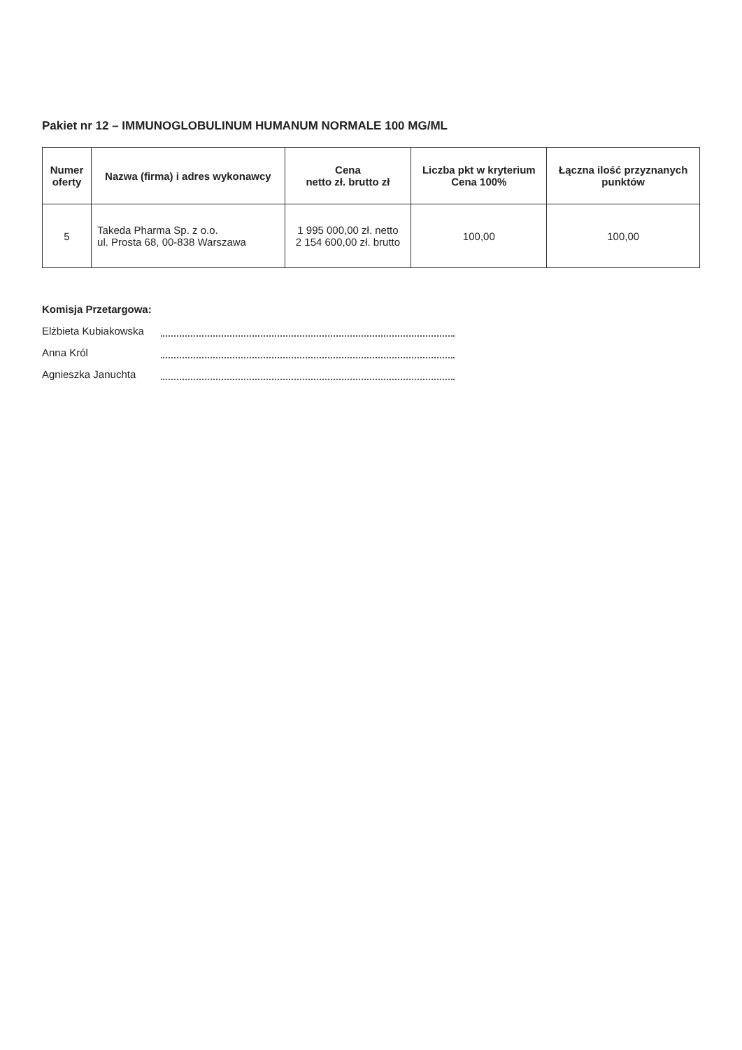Pakiet nr 12 – IMMUNOGLOBULINUM HUMANUM NORMALE 100 MG/ML
| Numer oferty | Nazwa (firma) i adres wykonawcy | Cena netto zł. brutto zł | Liczba pkt w kryterium Cena 100% | Łączna ilość przyznanych punktów |
| --- | --- | --- | --- | --- |
| 5 | Takeda Pharma Sp. z o.o. ul. Prosta 68, 00-838 Warszawa | 1 995 000,00 zł. netto 2 154 600,00 zł. brutto | 100,00 | 100,00 |
Komisja Przetargowa:
Elżbieta Kubiakowska
Anna Król
Agnieszka Januchta